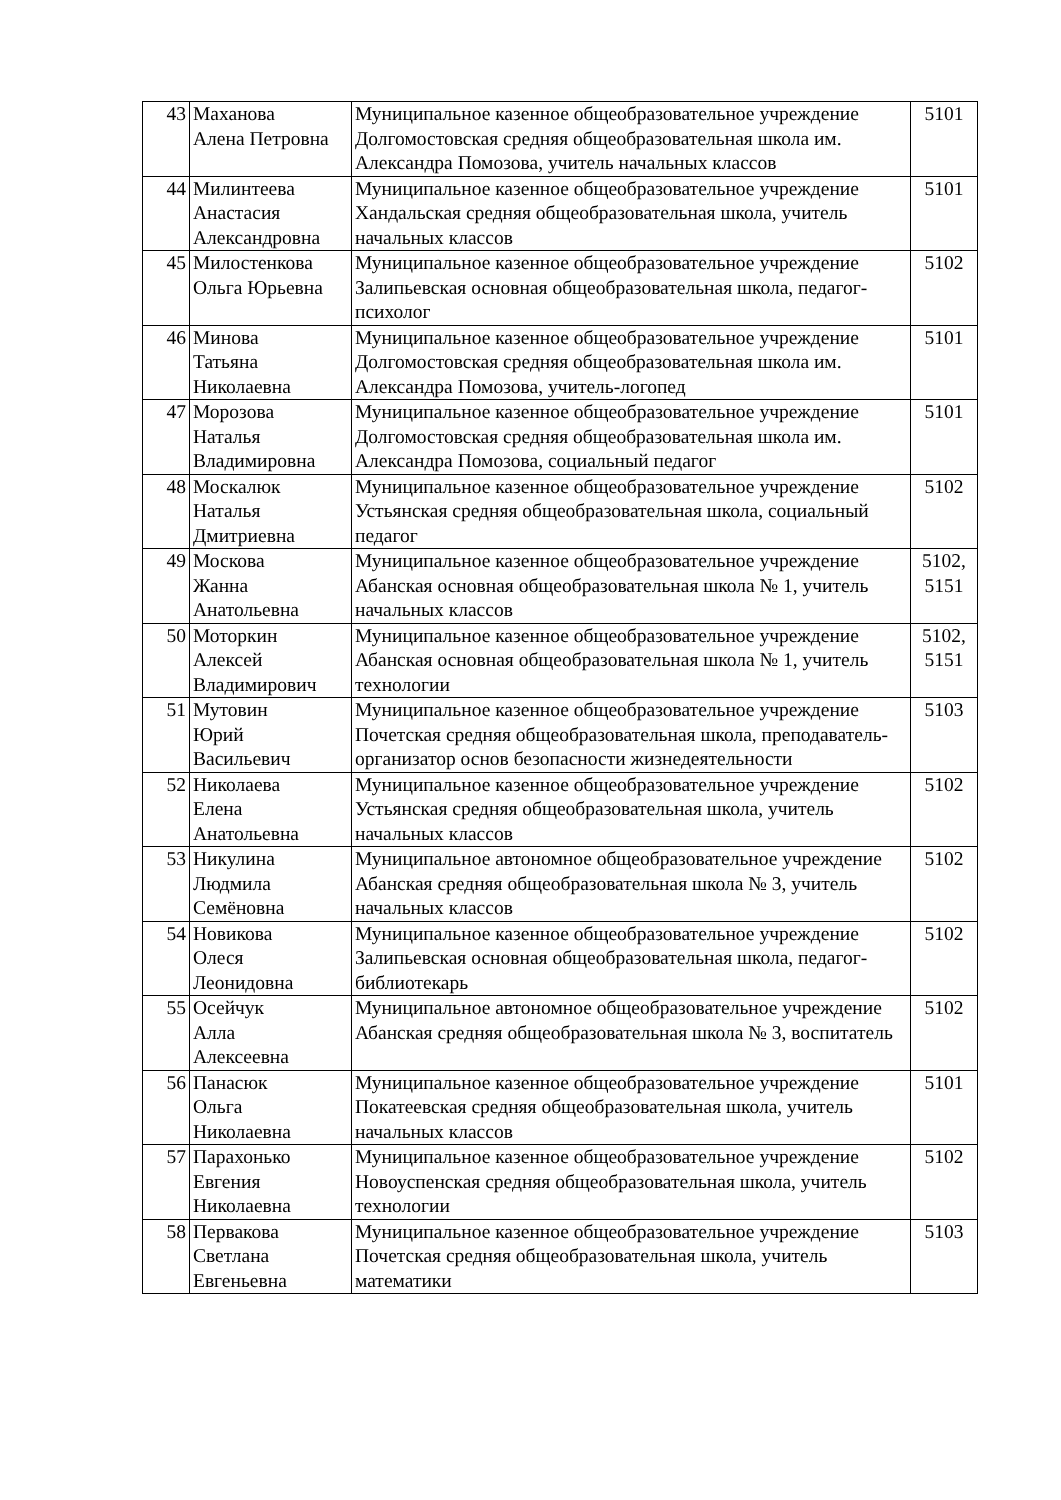| 43 | Маханова Алена Петровна | Муниципальное казенное общеобразовательное учреждение Долгомостовская средняя общеобразовательная школа им. Александра Помозова, учитель начальных классов | 5101 |
| 44 | Милинтеева Анастасия Александровна | Муниципальное казенное общеобразовательное учреждение Хандальская средняя общеобразовательная школа, учитель начальных классов | 5101 |
| 45 | Милостенкова Ольга Юрьевна | Муниципальное казенное общеобразовательное учреждение Залипьевская основная общеобразовательная школа, педагог-психолог | 5102 |
| 46 | Минова Татьяна Николаевна | Муниципальное казенное общеобразовательное учреждение Долгомостовская средняя общеобразовательная школа им. Александра Помозова, учитель-логопед | 5101 |
| 47 | Морозова Наталья Владимировна | Муниципальное казенное общеобразовательное учреждение Долгомостовская средняя общеобразовательная школа им. Александра Помозова, социальный педагог | 5101 |
| 48 | Москалюк Наталья Дмитриевна | Муниципальное казенное общеобразовательное учреждение Устьянская средняя общеобразовательная школа, социальный педагог | 5102 |
| 49 | Москова Жанна Анатольевна | Муниципальное казенное общеобразовательное учреждение Абанская основная общеобразовательная школа № 1, учитель начальных классов | 5102, 5151 |
| 50 | Моторкин Алексей Владимирович | Муниципальное казенное общеобразовательное учреждение Абанская основная общеобразовательная школа № 1, учитель технологии | 5102, 5151 |
| 51 | Мутовин Юрий Васильевич | Муниципальное казенное общеобразовательное учреждение Почетская средняя общеобразовательная школа, преподаватель-организатор основ безопасности жизнедеятельности | 5103 |
| 52 | Николаева Елена Анатольевна | Муниципальное казенное общеобразовательное учреждение Устьянская средняя общеобразовательная школа, учитель начальных классов | 5102 |
| 53 | Никулина Людмила Семёновна | Муниципальное автономное общеобразовательное учреждение Абанская средняя общеобразовательная школа № 3, учитель начальных классов | 5102 |
| 54 | Новикова Олеся Леонидовна | Муниципальное казенное общеобразовательное учреждение Залипьевская основная общеобразовательная школа, педагог-библиотекарь | 5102 |
| 55 | Осейчук Алла Алексеевна | Муниципальное автономное общеобразовательное учреждение Абанская средняя общеобразовательная школа № 3, воспитатель | 5102 |
| 56 | Панасюк Ольга Николаевна | Муниципальное казенное общеобразовательное учреждение Покатеевская средняя общеобразовательная школа, учитель начальных классов | 5101 |
| 57 | Парахонько Евгения Николаевна | Муниципальное казенное общеобразовательное учреждение Новоуспенская средняя общеобразовательная школа, учитель технологии | 5102 |
| 58 | Первакова Светлана Евгеньевна | Муниципальное казенное общеобразовательное учреждение Почетская средняя общеобразовательная школа, учитель математики | 5103 |